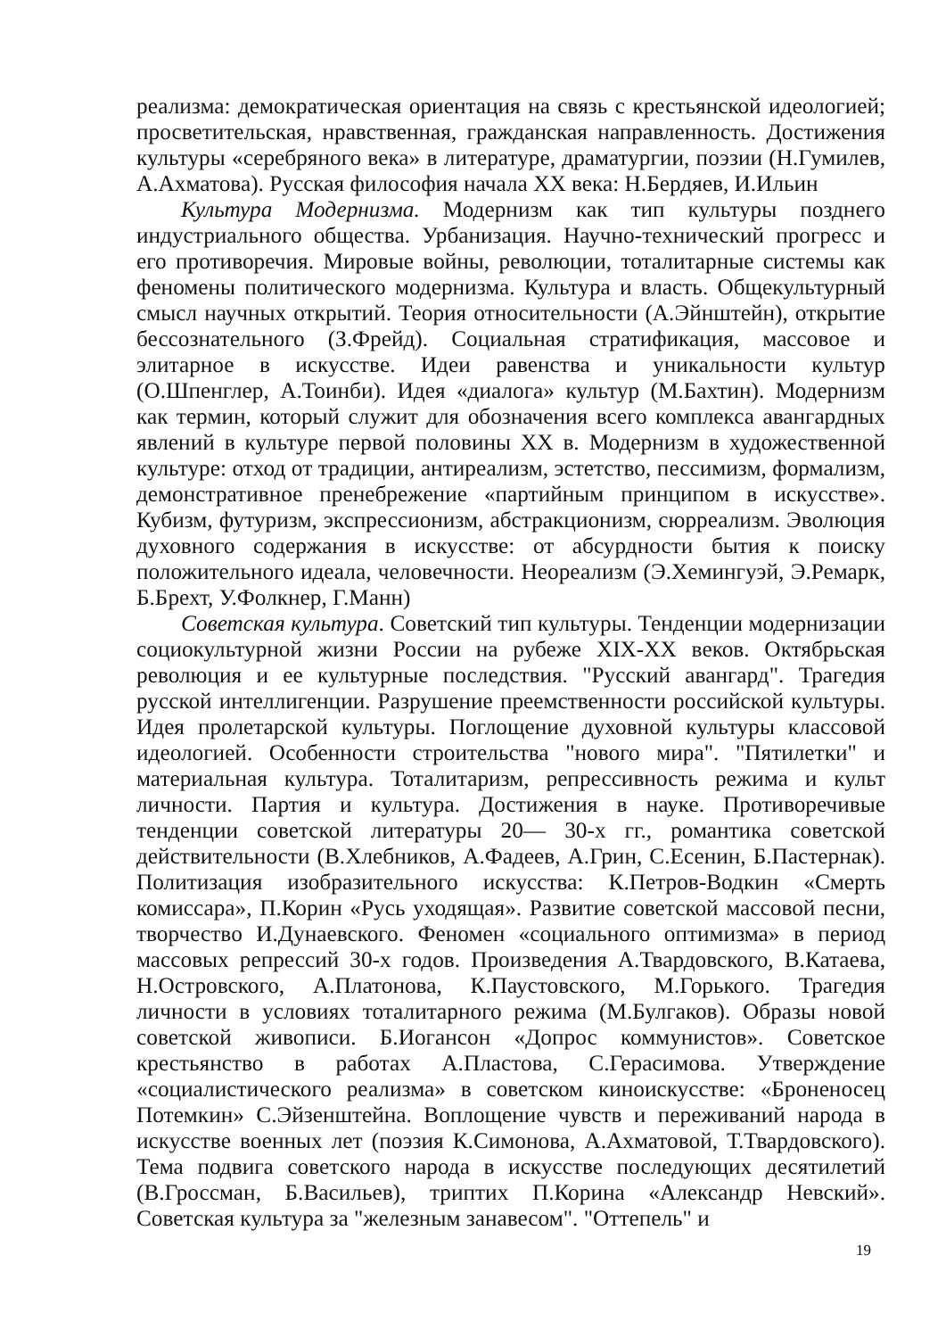реализма: демократическая ориентация на связь с крестьянской идеологией; просветительская, нравственная, гражданская направленность. Достижения культуры «серебряного века» в литературе, драматургии, поэзии (Н.Гумилев, А.Ахматова). Русская философия начала XX века: Н.Бердяев, И.Ильин
Культура Модернизма. Модернизм как тип культуры позднего индустриального общества. Урбанизация. Научно-технический прогресс и его противоречия. Мировые войны, революции, тоталитарные системы как феномены политического модернизма. Культура и власть. Общекультурный смысл научных открытий. Теория относительности (А.Эйнштейн), открытие бессознательного (З.Фрейд). Социальная стратификация, массовое и элитарное в искусстве. Идеи равенства и уникальности культур (О.Шпенглер, А.Тоинби). Идея «диалога» культур (М.Бахтин). Модернизм как термин, который служит для обозначения всего комплекса авангардных явлений в культуре первой половины XX в. Модернизм в художественной культуре: отход от традиции, антиреализм, эстетство, пессимизм, формализм, демонстративное пренебрежение «партийным принципом в искусстве». Кубизм, футуризм, экспрессионизм, абстракционизм, сюрреализм. Эволюция духовного содержания в искусстве: от абсурдности бытия к поиску положительного идеала, человечности. Неореализм (Э.Хемингуэй, Э.Ремарк, Б.Брехт, У.Фолкнер, Г.Манн)
Советская культура. Советский тип культуры. Тенденции модернизации социокультурной жизни России на рубеже XIX-XX веков. Октябрьская революция и ее культурные последствия. "Русский авангард". Трагедия русской интеллигенции. Разрушение преемственности российской культуры. Идея пролетарской культуры. Поглощение духовной культуры классовой идеологией. Особенности строительства "нового мира". "Пятилетки" и материальная культура. Тоталитаризм, репрессивность режима и культ личности. Партия и культура. Достижения в науке. Противоречивые тенденции советской литературы 20— 30-х гг., романтика советской действительности (В.Хлебников, А.Фадеев, А.Грин, С.Есенин, Б.Пастернак). Политизация изобразительного искусства: К.Петров-Водкин «Смерть комиссара», П.Корин «Русь уходящая». Развитие советской массовой песни, творчество И.Дунаевского. Феномен «социального оптимизма» в период массовых репрессий 30-х годов. Произведения А.Твардовского, В.Катаева, Н.Островского, А.Платонова, К.Паустовского, М.Горького. Трагедия личности в условиях тоталитарного режима (М.Булгаков). Образы новой советской живописи. Б.Иогансон «Допрос коммунистов». Советское крестьянство в работах А.Пластова, С.Герасимова. Утверждение «социалистического реализма» в советском киноискусстве: «Броненосец Потемкин» С.Эйзенштейна. Воплощение чувств и переживаний народа в искусстве военных лет (поэзия К.Симонова, А.Ахматовой, Т.Твардовского). Тема подвига советского народа в искусстве последующих десятилетий (В.Гроссман, Б.Васильев), триптих П.Корина «Александр Невский». Советская культура за "железным занавесом". "Оттепель" и
19